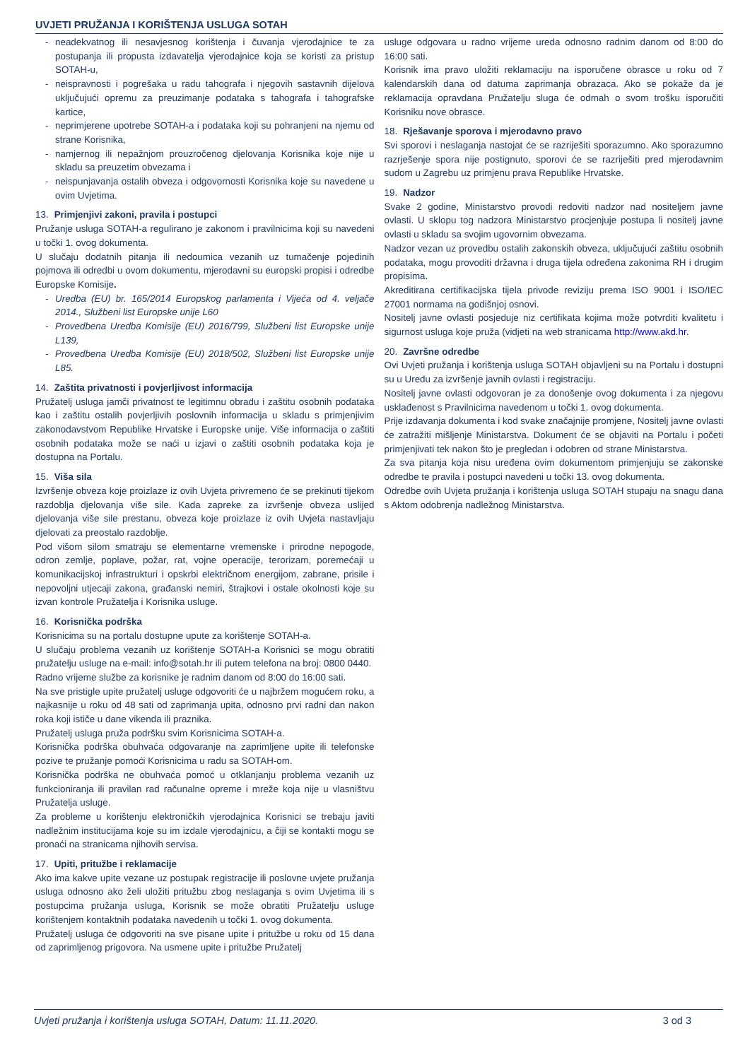UVJETI PRUŽANJA I KORIŠTENJA USLUGA SOTAH
neadekvatnog ili nesavjesnog korištenja i čuvanja vjerodajnice te za postupanja ili propusta izdavatelja vjerodajnice koja se koristi za pristup SOTAH-u,
neispravnosti i pogrešaka u radu tahografa i njegovih sastavnih dijelova uključujući opremu za preuzimanje podataka s tahografa i tahografske kartice,
neprimjerene upotrebe SOTAH-a i podataka koji su pohranjeni na njemu od strane Korisnika,
namjernog ili nepažnjom prouzročenog djelovanja Korisnika koje nije u skladu sa preuzetim obvezama i
neispunjavanja ostalih obveza i odgovornosti Korisnika koje su navedene u ovim Uvjetima.
13. Primjenjivi zakoni, pravila i postupci
Pružanje usluga SOTAH-a regulirano je zakonom i pravilnicima koji su navedeni u točki 1. ovog dokumenta.
U slučaju dodatnih pitanja ili nedoumica vezanih uz tumačenje pojedinih pojmova ili odredbi u ovom dokumentu, mjerodavni su europski propisi i odredbe Europske Komisije.
Uredba (EU) br. 165/2014 Europskog parlamenta i Vijeća od 4. veljače 2014., Službeni list Europske unije L60
Provedbena Uredba Komisije (EU) 2016/799, Službeni list Europske unije L139,
Provedbena Uredba Komisije (EU) 2018/502, Službeni list Europske unije L85.
14. Zaštita privatnosti i povjerljivost informacija
Pružatelj usluga jamči privatnost te legitimnu obradu i zaštitu osobnih podataka kao i zaštitu ostalih povjerljivih poslovnih informacija u skladu s primjenjivim zakonodavstvom Republike Hrvatske i Europske unije. Više informacija o zaštiti osobnih podataka može se naći u izjavi o zaštiti osobnih podataka koja je dostupna na Portalu.
15. Viša sila
Izvršenje obveza koje proizlaze iz ovih Uvjeta privremeno će se prekinuti tijekom razdoblja djelovanja više sile. Kada zapreke za izvršenje obveza uslijed djelovanja više sile prestanu, obveza koje proizlaze iz ovih Uvjeta nastavljaju djelovati za preostalo razdoblje.
Pod višom silom smatraju se elementarne vremenske i prirodne nepogode, odron zemlje, poplave, požar, rat, vojne operacije, terorizam, poremećaji u komunikacijskoj infrastrukturi i opskrbi električnom energijom, zabrane, prisile i nepovoljni utjecaji zakona, građanski nemiri, štrajkovi i ostale okolnosti koje su izvan kontrole Pružatelja i Korisnika usluge.
16. Korisnička podrška
Korisnicima su na portalu dostupne upute za korištenje SOTAH-a.
U slučaju problema vezanih uz korištenje SOTAH-a Korisnici se mogu obratiti pružatelju usluge na e-mail: info@sotah.hr ili putem telefona na broj: 0800 0440.
Radno vrijeme službe za korisnike je radnim danom od 8:00 do 16:00 sati.
Na sve pristigle upite pružatelj usluge odgovoriti će u najbržem mogućem roku, a najkasnije u roku od 48 sati od zaprimanja upita, odnosno prvi radni dan nakon roka koji ističe u dane vikenda ili praznika.
Pružatelj usluga pruža podršku svim Korisnicima SOTAH-a.
Korisnička podrška obuhvaća odgovaranje na zaprimljene upite ili telefonske pozive te pružanje pomoći Korisnicima u radu sa SOTAH-om.
Korisnička podrška ne obuhvaća pomoć u otklanjanju problema vezanih uz funkcioniranja ili pravilan rad računalne opreme i mreže koja nije u vlasništvu Pružatelja usluge.
Za probleme u korištenju elektroničkih vjerodajnica Korisnici se trebaju javiti nadležnim institucijama koje su im izdale vjerodajnicu, a čiji se kontakti mogu se pronaći na stranicama njihovih servisa.
17. Upiti, pritužbe i reklamacije
Ako ima kakve upite vezane uz postupak registracije ili poslovne uvjete pružanja usluga odnosno ako želi uložiti pritužbu zbog neslaganja s ovim Uvjetima ili s postupcima pružanja usluga, Korisnik se može obratiti Pružatelju usluge korištenjem kontaktnih podataka navedenih u točki 1. ovog dokumenta.
Pružatelj usluga će odgovoriti na sve pisane upite i pritužbe u roku od 15 dana od zaprimljenog prigovora. Na usmene upite i pritužbe Pružatelj
usluge odgovara u radno vrijeme ureda odnosno radnim danom od 8:00 do 16:00 sati.
Korisnik ima pravo uložiti reklamaciju na isporučene obrasce u roku od 7 kalendarskih dana od datuma zaprimanja obrazaca. Ako se pokaže da je reklamacija opravdana Pružatelju sluga će odmah o svom trošku isporučiti Korisniku nove obrasce.
18. Rješavanje sporova i mjerodavno pravo
Svi sporovi i neslaganja nastojat će se razriješiti sporazumno. Ako sporazumno razrješenje spora nije postignuto, sporovi će se razriješiti pred mjerodavnim sudom u Zagrebu uz primjenu prava Republike Hrvatske.
19. Nadzor
Svake 2 godine, Ministarstvo provodi redoviti nadzor nad nositeljem javne ovlasti. U sklopu tog nadzora Ministarstvo procjenjuje postupa li nositelj javne ovlasti u skladu sa svojim ugovornim obvezama.
Nadzor vezan uz provedbu ostalih zakonskih obveza, uključujući zaštitu osobnih podataka, mogu provoditi državna i druga tijela određena zakonima RH i drugim propisima.
Akreditirana certifikacijska tijela privode reviziju prema ISO 9001 i ISO/IEC 27001 normama na godišnjoj osnovi.
Nositelj javne ovlasti posjeduje niz certifikata kojima može potvrditi kvalitetu i sigurnost usluga koje pruža (vidjeti na web stranicama http://www.akd.hr.
20. Završne odredbe
Ovi Uvjeti pružanja i korištenja usluga SOTAH objavljeni su na Portalu i dostupni su u Uredu za izvršenje javnih ovlasti i registraciju.
Nositelj javne ovlasti odgovoran je za donošenje ovog dokumenta i za njegovu usklađenost s Pravilnicima navedenom u točki 1. ovog dokumenta.
Prije izdavanja dokumenta i kod svake značajnije promjene, Nositelj javne ovlasti će zatražiti mišljenje Ministarstva. Dokument će se objaviti na Portalu i početi primjenjivati tek nakon što je pregledan i odobren od strane Ministarstva.
Za sva pitanja koja nisu uređena ovim dokumentom primjenjuju se zakonske odredbe te pravila i postupci navedeni u točki 13. ovog dokumenta.
Odredbe ovih Uvjeta pružanja i korištenja usluga SOTAH stupaju na snagu dana s Aktom odobrenja nadležnog Ministarstva.
Uvjeti pružanja i korištenja usluga SOTAH, Datum: 11.11.2020. 3 od 3